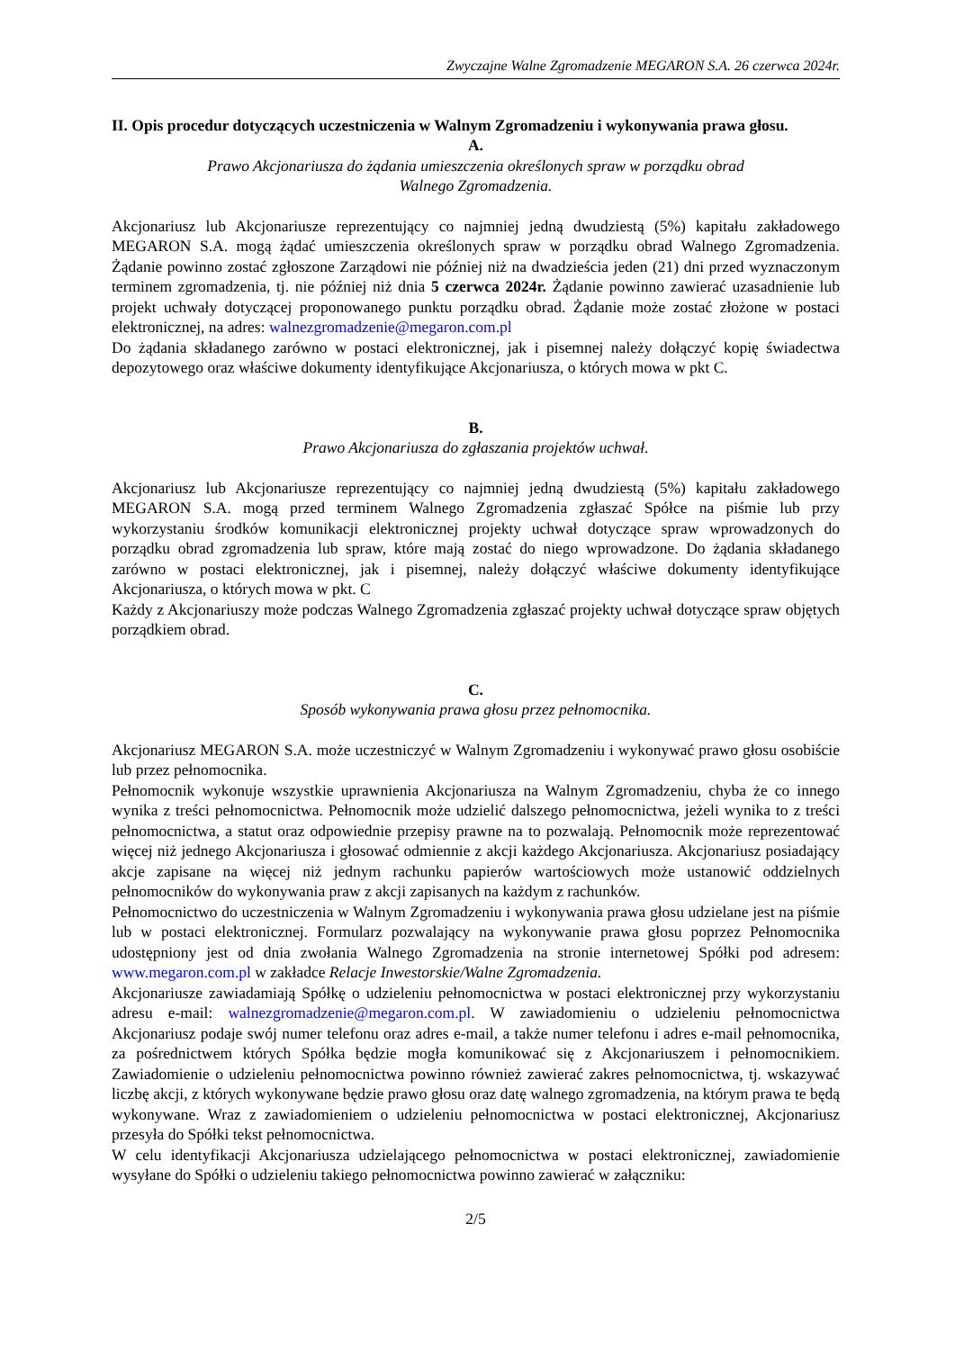Zwyczajne Walne Zgromadzenie MEGARON S.A. 26 czerwca 2024r.
II. Opis procedur dotyczących uczestniczenia w Walnym Zgromadzeniu i wykonywania prawa głosu.
A.
Prawo Akcjonariusza do żądania umieszczenia określonych spraw w porządku obrad
Walnego Zgromadzenia.
Akcjonariusz lub Akcjonariusze reprezentujący co najmniej jedną dwudziestą (5%) kapitału zakładowego MEGARON S.A. mogą żądać umieszczenia określonych spraw w porządku obrad Walnego Zgromadzenia. Żądanie powinno zostać zgłoszone Zarządowi nie później niż na dwadzieścia jeden (21) dni przed wyznaczonym terminem zgromadzenia, tj. nie później niż dnia 5 czerwca 2024r. Żądanie powinno zawierać uzasadnienie lub projekt uchwały dotyczącej proponowanego punktu porządku obrad. Żądanie może zostać złożone w postaci elektronicznej, na adres: walnezgromadzenie@megaron.com.pl
Do żądania składanego zarówno w postaci elektronicznej, jak i pisemnej należy dołączyć kopię świadectwa depozytowego oraz właściwe dokumenty identyfikujące Akcjonariusza, o których mowa w pkt C.
B.
Prawo Akcjonariusza do zgłaszania projektów uchwał.
Akcjonariusz lub Akcjonariusze reprezentujący co najmniej jedną dwudziestą (5%) kapitału zakładowego MEGARON S.A. mogą przed terminem Walnego Zgromadzenia zgłaszać Spółce na piśmie lub przy wykorzystaniu środków komunikacji elektronicznej projekty uchwał dotyczące spraw wprowadzonych do porządku obrad zgromadzenia lub spraw, które mają zostać do niego wprowadzone. Do żądania składanego zarówno w postaci elektronicznej, jak i pisemnej, należy dołączyć właściwe dokumenty identyfikujące Akcjonariusza, o których mowa w pkt. C
Każdy z Akcjonariuszy może podczas Walnego Zgromadzenia zgłaszać projekty uchwał dotyczące spraw objętych porządkiem obrad.
C.
Sposób wykonywania prawa głosu przez pełnomocnika.
Akcjonariusz MEGARON S.A. może uczestniczyć w Walnym Zgromadzeniu i wykonywać prawo głosu osobiście lub przez pełnomocnika.
Pełnomocnik wykonuje wszystkie uprawnienia Akcjonariusza na Walnym Zgromadzeniu, chyba że co innego wynika z treści pełnomocnictwa. Pełnomocnik może udzielić dalszego pełnomocnictwa, jeżeli wynika to z treści pełnomocnictwa, a statut oraz odpowiednie przepisy prawne na to pozwalają. Pełnomocnik może reprezentować więcej niż jednego Akcjonariusza i głosować odmiennie z akcji każdego Akcjonariusza. Akcjonariusz posiadający akcje zapisane na więcej niż jednym rachunku papierów wartościowych może ustanowić oddzielnych pełnomocników do wykonywania praw z akcji zapisanych na każdym z rachunków.
Pełnomocnictwo do uczestniczenia w Walnym Zgromadzeniu i wykonywania prawa głosu udzielane jest na piśmie lub w postaci elektronicznej. Formularz pozwalający na wykonywanie prawa głosu poprzez Pełnomocnika udostępniony jest od dnia zwołania Walnego Zgromadzenia na stronie internetowej Spółki pod adresem: www.megaron.com.pl w zakładce Relacje Inwestorskie/Walne Zgromadzenia.
Akcjonariusze zawiadamiają Spółkę o udzieleniu pełnomocnictwa w postaci elektronicznej przy wykorzystaniu adresu e-mail: walnezgromadzenie@megaron.com.pl. W zawiadomieniu o udzieleniu pełnomocnictwa Akcjonariusz podaje swój numer telefonu oraz adres e-mail, a także numer telefonu i adres e-mail pełnomocnika, za pośrednictwem których Spółka będzie mogła komunikować się z Akcjonariuszem i pełnomocnikiem. Zawiadomienie o udzieleniu pełnomocnictwa powinno również zawierać zakres pełnomocnictwa, tj. wskazywać liczbę akcji, z których wykonywane będzie prawo głosu oraz datę walnego zgromadzenia, na którym prawa te będą wykonywane. Wraz z zawiadomieniem o udzieleniu pełnomocnictwa w postaci elektronicznej, Akcjonariusz przesyła do Spółki tekst pełnomocnictwa.
W celu identyfikacji Akcjonariusza udzielającego pełnomocnictwa w postaci elektronicznej, zawiadomienie wysyłane do Spółki o udzieleniu takiego pełnomocnictwa powinno zawierać w załączniku:
2/5